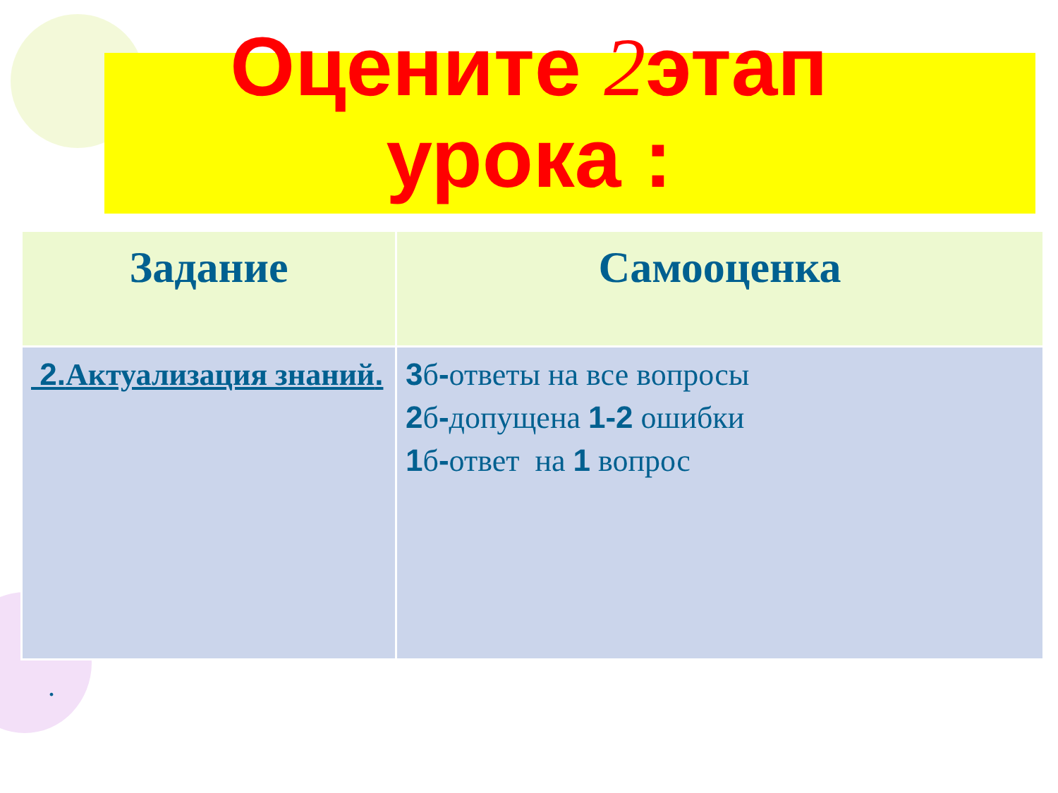Оцените 2этап
урока :
| Задание | Самооценка |
| --- | --- |
| 2. Актуализация знаний . | 3 б - ответы на все вопросы 2 б - допущена 1-2 ошибки 1 б - ответ на 1 вопрос |
.